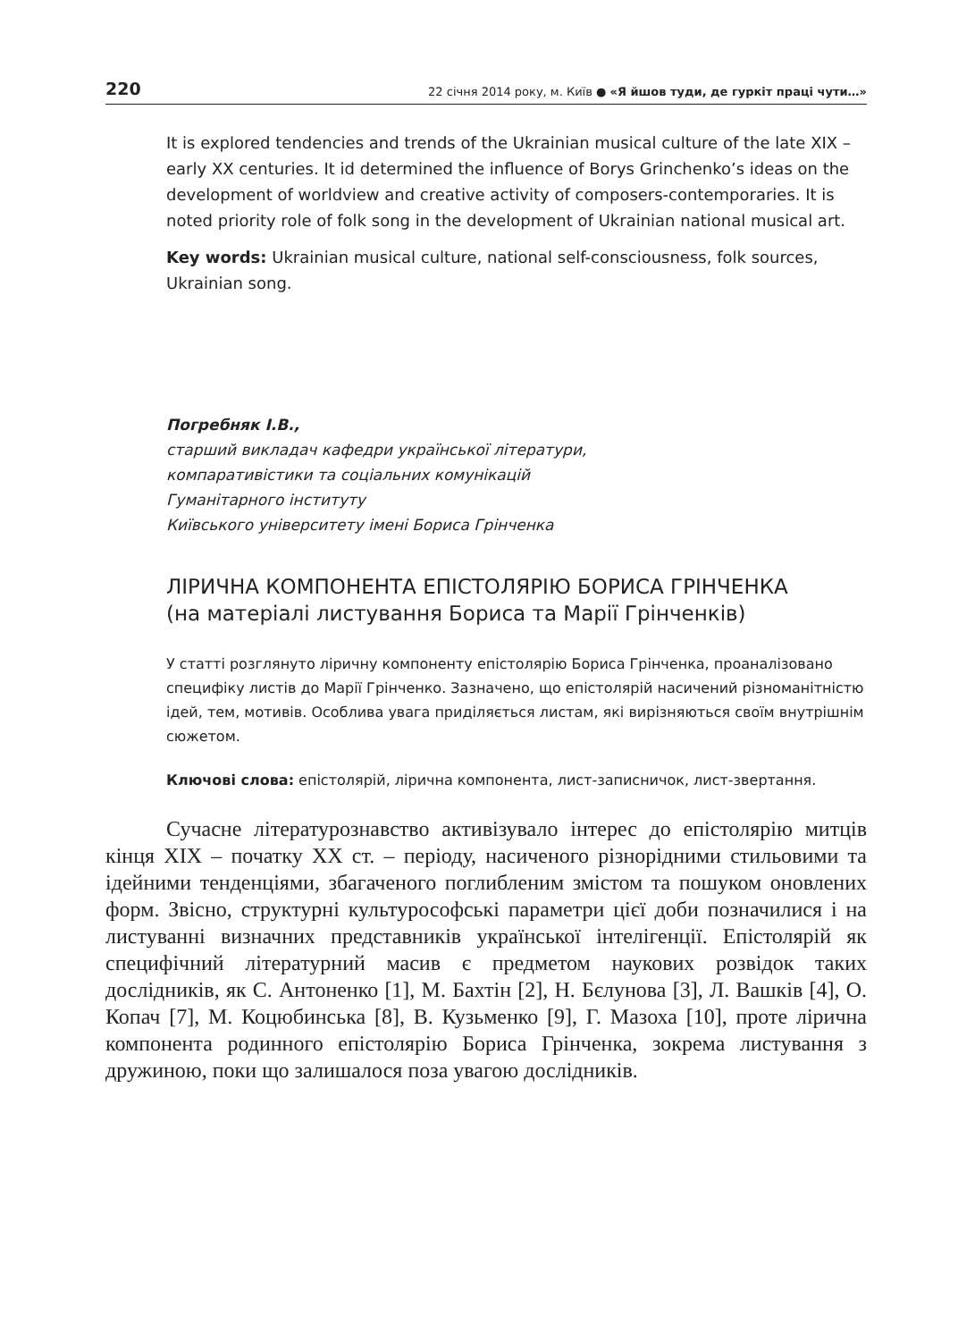220 22 січня 2014 року, м. Київ ● «Я йшов туди, де гуркіт праці чути…»
It is explored tendencies and trends of the Ukrainian musical culture of the late XIX – early XX centuries. It id determined the influence of Borys Grinchenko’s ideas on the development of worldview and creative activity of composers-contemporaries. It is noted priority role of folk song in the development of Ukrainian national musical art.
Key words: Ukrainian musical culture, national self-consciousness, folk sources, Ukrainian song.
Погребняк І.В.,
старший викладач кафедри української літератури,
компаративістики та соціальних комунікацій
Гуманітарного інституту
Київського університету імені Бориса Грінченка
ЛІРИЧНА КОМПОНЕНТА ЕПІСТОЛЯРІЮ БОРИСА ГРІНЧЕНКА
(на матеріалі листування Бориса та Марії Грінченків)
У статті розглянуто ліричну компоненту епістолярію Бориса Грінченка, проаналізовано специфіку листів до Марії Грінченко. Зазначено, що епістолярій насичений різноманітністю ідей, тем, мотивів. Особлива увага приділяється листам, які вирізняються своїм внутрішнім сюжетом.
Ключові слова: епістолярій, лірична компонента, лист-записничок, лист-звертання.
Сучасне літературознавство активізувало інтерес до епістолярію митців кінця XIX – початку XX ст. – періоду, насиченого різнорідними стильовими та ідейними тенденціями, збагаченого поглибленим змістом та пошуком оновлених форм. Звісно, структурні культурософські параметри цієї доби позначилися і на листуванні визначних представників української інтелігенції. Епістолярій як специфічний літературний масив є предметом наукових розвідок таких дослідників, як С. Антоненко [1], М. Бахтін [2], Н. Бєлунова [3], Л. Вашків [4], О. Копач [7], М. Коцюбинська [8], В. Кузьменко [9], Г. Мазоха [10], проте лірична компонента родинного епістолярію Бориса Грінченка, зокрема листування з дружиною, поки що залишалося поза увагою дослідників.